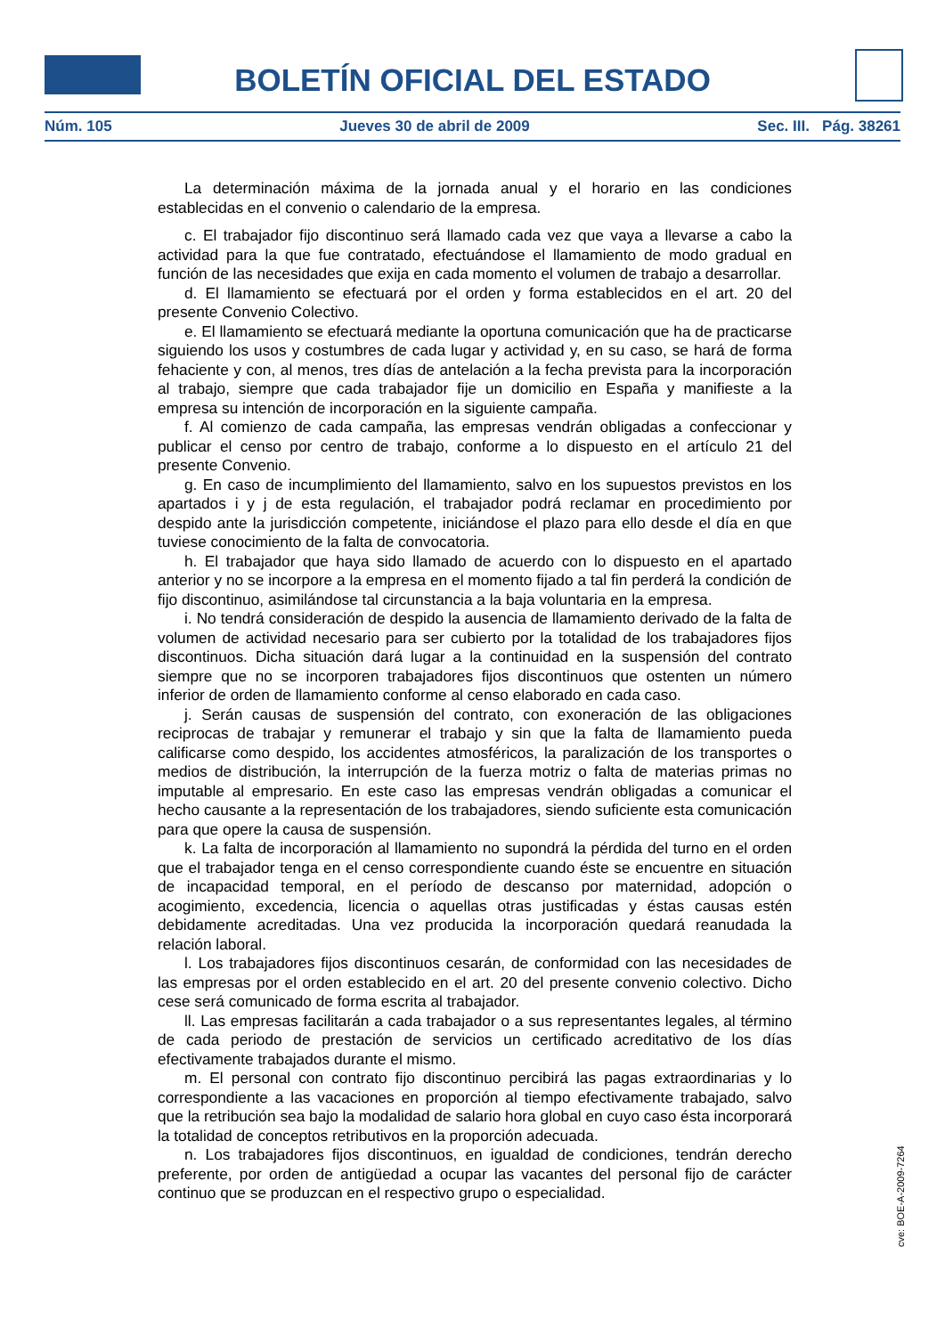BOLETÍN OFICIAL DEL ESTADO
Núm. 105 Jueves 30 de abril de 2009 Sec. III. Pág. 38261
La determinación máxima de la jornada anual y el horario en las condiciones establecidas en el convenio o calendario de la empresa.
c. El trabajador fijo discontinuo será llamado cada vez que vaya a llevarse a cabo la actividad para la que fue contratado, efectuándose el llamamiento de modo gradual en función de las necesidades que exija en cada momento el volumen de trabajo a desarrollar.
d. El llamamiento se efectuará por el orden y forma establecidos en el art. 20 del presente Convenio Colectivo.
e. El llamamiento se efectuará mediante la oportuna comunicación que ha de practicarse siguiendo los usos y costumbres de cada lugar y actividad y, en su caso, se hará de forma fehaciente y con, al menos, tres días de antelación a la fecha prevista para la incorporación al trabajo, siempre que cada trabajador fije un domicilio en España y manifieste a la empresa su intención de incorporación en la siguiente campaña.
f. Al comienzo de cada campaña, las empresas vendrán obligadas a confeccionar y publicar el censo por centro de trabajo, conforme a lo dispuesto en el artículo 21 del presente Convenio.
g. En caso de incumplimiento del llamamiento, salvo en los supuestos previstos en los apartados i y j de esta regulación, el trabajador podrá reclamar en procedimiento por despido ante la jurisdicción competente, iniciándose el plazo para ello desde el día en que tuviese conocimiento de la falta de convocatoria.
h. El trabajador que haya sido llamado de acuerdo con lo dispuesto en el apartado anterior y no se incorpore a la empresa en el momento fijado a tal fin perderá la condición de fijo discontinuo, asimilándose tal circunstancia a la baja voluntaria en la empresa.
i. No tendrá consideración de despido la ausencia de llamamiento derivado de la falta de volumen de actividad necesario para ser cubierto por la totalidad de los trabajadores fijos discontinuos. Dicha situación dará lugar a la continuidad en la suspensión del contrato siempre que no se incorporen trabajadores fijos discontinuos que ostenten un número inferior de orden de llamamiento conforme al censo elaborado en cada caso.
j. Serán causas de suspensión del contrato, con exoneración de las obligaciones reciprocas de trabajar y remunerar el trabajo y sin que la falta de llamamiento pueda calificarse como despido, los accidentes atmosféricos, la paralización de los transportes o medios de distribución, la interrupción de la fuerza motriz o falta de materias primas no imputable al empresario. En este caso las empresas vendrán obligadas a comunicar el hecho causante a la representación de los trabajadores, siendo suficiente esta comunicación para que opere la causa de suspensión.
k. La falta de incorporación al llamamiento no supondrá la pérdida del turno en el orden que el trabajador tenga en el censo correspondiente cuando éste se encuentre en situación de incapacidad temporal, en el período de descanso por maternidad, adopción o acogimiento, excedencia, licencia o aquellas otras justificadas y éstas causas estén debidamente acreditadas. Una vez producida la incorporación quedará reanudada la relación laboral.
l. Los trabajadores fijos discontinuos cesarán, de conformidad con las necesidades de las empresas por el orden establecido en el art. 20 del presente convenio colectivo. Dicho cese será comunicado de forma escrita al trabajador.
ll. Las empresas facilitarán a cada trabajador o a sus representantes legales, al término de cada periodo de prestación de servicios un certificado acreditativo de los días efectivamente trabajados durante el mismo.
m. El personal con contrato fijo discontinuo percibirá las pagas extraordinarias y lo correspondiente a las vacaciones en proporción al tiempo efectivamente trabajado, salvo que la retribución sea bajo la modalidad de salario hora global en cuyo caso ésta incorporará la totalidad de conceptos retributivos en la proporción adecuada.
n. Los trabajadores fijos discontinuos, en igualdad de condiciones, tendrán derecho preferente, por orden de antigüedad a ocupar las vacantes del personal fijo de carácter continuo que se produzcan en el respectivo grupo o especialidad.
cve: BOE-A-2009-7264